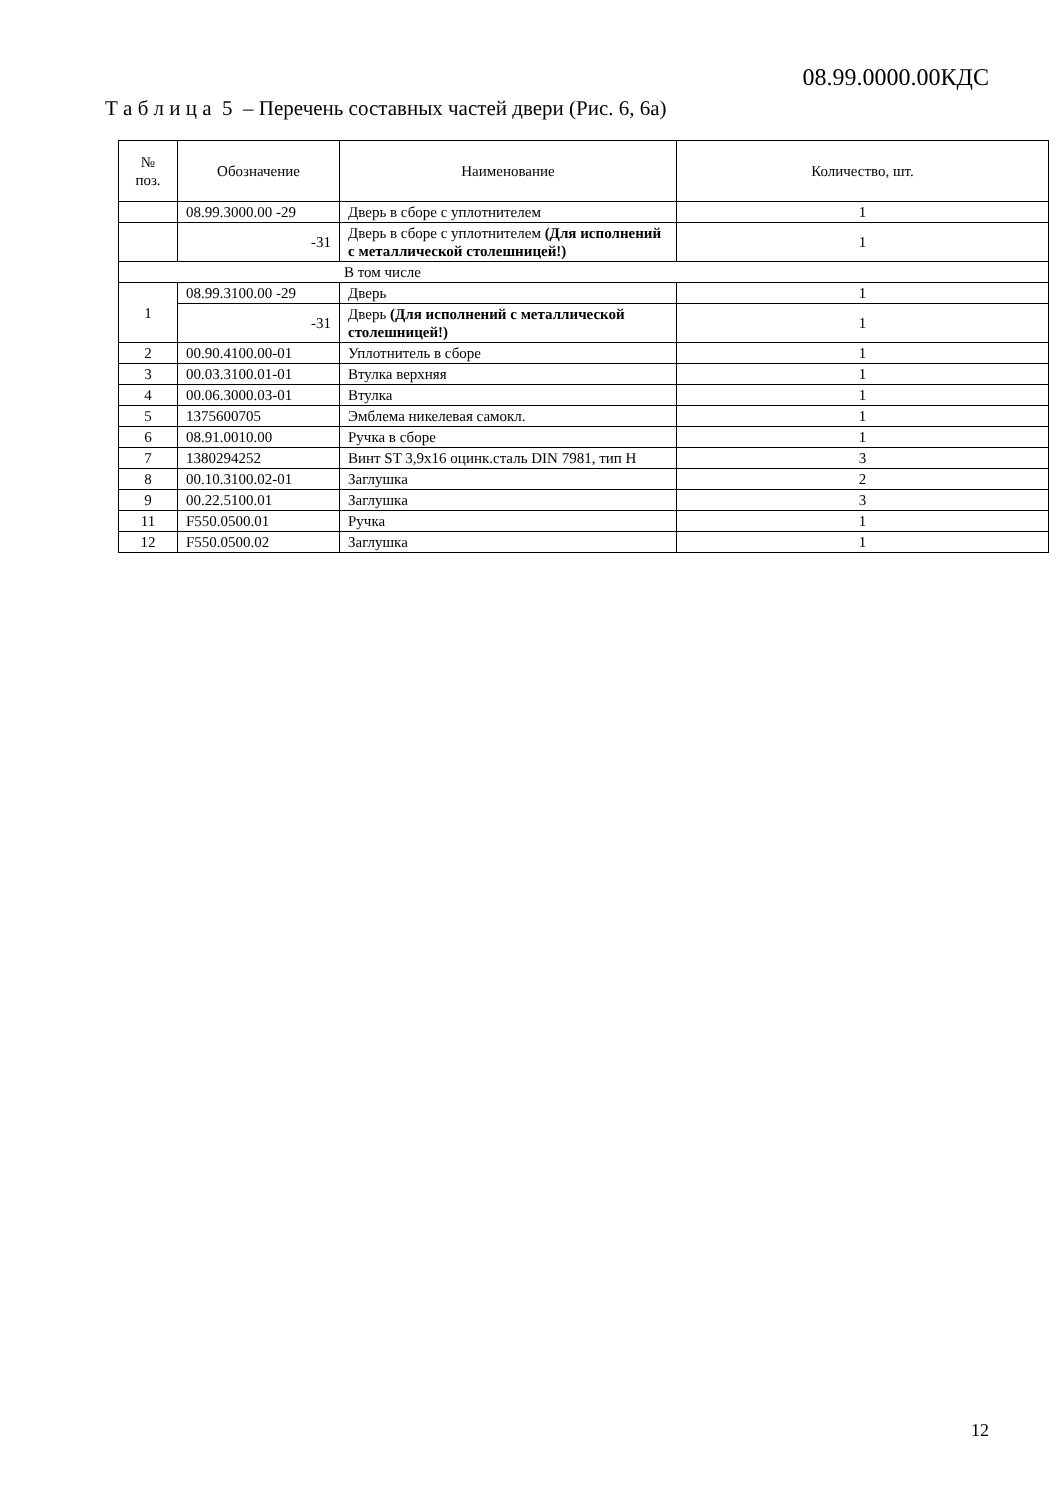08.99.0000.00КДС
Т а б л и ц а 5 – Перечень составных частей двери (Рис. 6, 6а)
| № поз. | Обозначение | Наименование | Количество, шт. |
| --- | --- | --- | --- |
| | 08.99.3000.00 -29 | Дверь в сборе с уплотнителем | 1 |
| | -31 | Дверь в сборе с уплотнителем (Для исполнений с металлической столешницей!) | 1 |
| В том числе | | | |
| 1 | 08.99.3100.00 -29 | Дверь | 1 |
| | -31 | Дверь (Для исполнений с металлической столешницей!) | 1 |
| 2 | 00.90.4100.00-01 | Уплотнитель в сборе | 1 |
| 3 | 00.03.3100.01-01 | Втулка верхняя | 1 |
| 4 | 00.06.3000.03-01 | Втулка | 1 |
| 5 | 1375600705 | Эмблема никелевая самокл. | 1 |
| 6 | 08.91.0010.00 | Ручка в сборе | 1 |
| 7 | 1380294252 | Винт ST 3,9х16 оцинк.сталь DIN 7981, тип Н | 3 |
| 8 | 00.10.3100.02-01 | Заглушка | 2 |
| 9 | 00.22.5100.01 | Заглушка | 3 |
| 11 | F550.0500.01 | Ручка | 1 |
| 12 | F550.0500.02 | Заглушка | 1 |
12